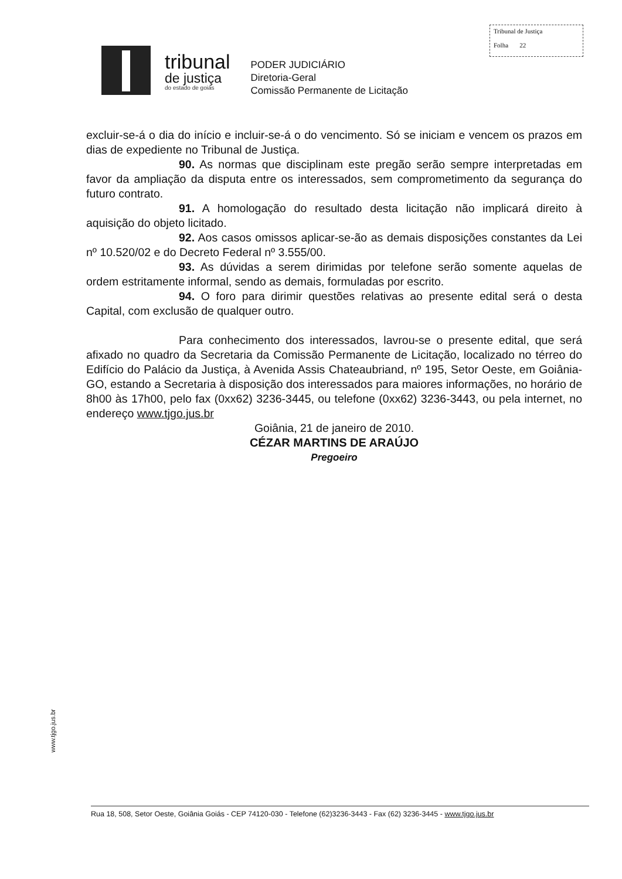Tribunal de Justiça
Folha 22
tribunal
de justiça
do estado de goiás
PODER JUDICIÁRIO
Diretoria-Geral
Comissão Permanente de Licitação
excluir-se-á o dia do início e incluir-se-á o do vencimento. Só se iniciam e vencem os prazos em dias de expediente no Tribunal de Justiça.
90. As normas que disciplinam este pregão serão sempre interpretadas em favor da ampliação da disputa entre os interessados, sem comprometimento da segurança do futuro contrato.
91. A homologação do resultado desta licitação não implicará direito à aquisição do objeto licitado.
92. Aos casos omissos aplicar-se-ão as demais disposições constantes da Lei nº 10.520/02 e do Decreto Federal nº 3.555/00.
93. As dúvidas a serem dirimidas por telefone serão somente aquelas de ordem estritamente informal, sendo as demais, formuladas por escrito.
94. O foro para dirimir questões relativas ao presente edital será o desta Capital, com exclusão de qualquer outro.
Para conhecimento dos interessados, lavrou-se o presente edital, que será afixado no quadro da Secretaria da Comissão Permanente de Licitação, localizado no térreo do Edifício do Palácio da Justiça, à Avenida Assis Chateaubriand, nº 195, Setor Oeste, em Goiânia-GO, estando a Secretaria à disposição dos interessados para maiores informações, no horário de 8h00 às 17h00, pelo fax (0xx62) 3236-3445, ou telefone (0xx62) 3236-3443, ou pela internet, no endereço www.tjgo.jus.br
Goiânia, 21 de janeiro de 2010.
CÉZAR MARTINS DE ARAÚJO
Pregoeiro
www.tjgo.jus.br
Rua 18, 508, Setor Oeste, Goiânia Goiás - CEP 74120-030 - Telefone (62)3236-3443 - Fax (62) 3236-3445 - www.tjgo.jus.br